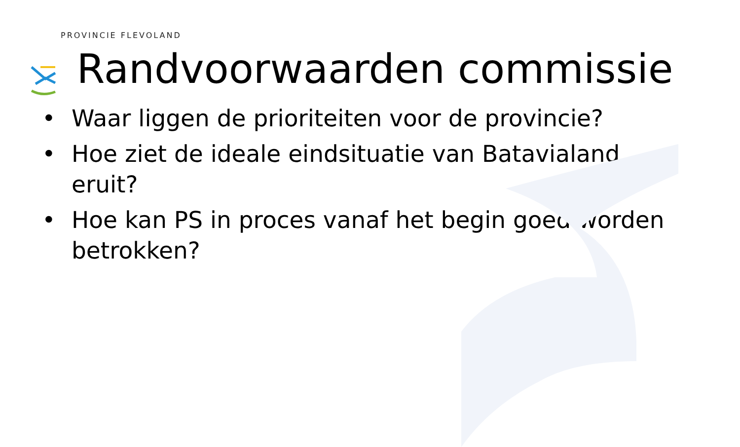PROVINCIE FLEVOLAND
Randvoorwaarden commissie
• Waar liggen de prioriteiten voor de provincie?
• Hoe ziet de ideale eindsituatie van Batavialand eruit?
• Hoe kan PS in proces vanaf het begin goed worden betrokken?